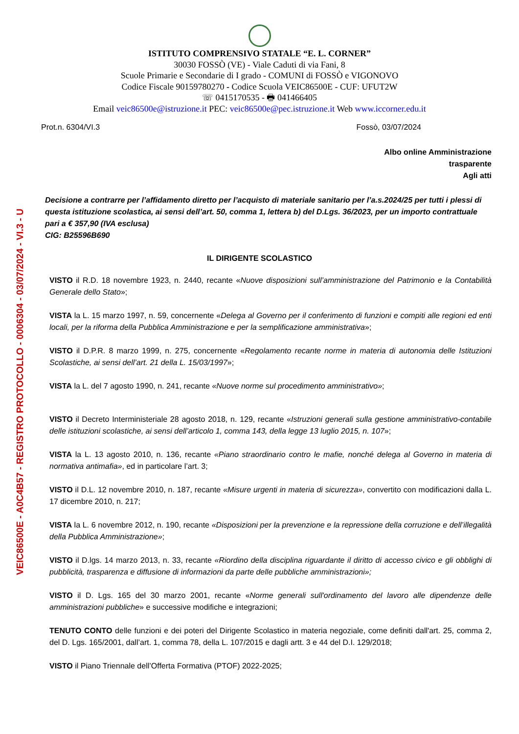VEIC86500E - A0C4B57 - REGISTRO PROTOCOLLO - 0006304 - 03/07/2024 - VI.3 - U
ISTITUTO COMPRENSIVO STATALE “E. L. CORNER”
30030 FOSSÒ (VE) - Viale Caduti di via Fani, 8
Scuole Primarie e Secondarie di I grado - COMUNI di FOSSÒ e VIGONOVO
Codice Fiscale 90159780270 - Codice Scuola VEIC86500E - CUF: UFUT2W
☏ 0415170535 - 🖶 041466405
Email veic86500e@istruzione.it PEC: veic86500e@pec.istruzione.it Web www.iccorner.edu.it
Prot.n. 6304/VI.3 Fossò, 03/07/2024
Albo online Amministrazione
trasparente
Agli atti
Decisione a contrarre per l’affidamento diretto per l’acquisto di materiale sanitario per l’a.s.2024/25 per tutti i plessi di questa istituzione scolastica, ai sensi dell’art. 50, comma 1, lettera b) del D.Lgs. 36/2023, per un importo contrattuale pari a € 357,90 (IVA esclusa)
CIG: B25596B690
IL DIRIGENTE SCOLASTICO
VISTO il R.D. 18 novembre 1923, n. 2440, recante «Nuove disposizioni sull’amministrazione del Patrimonio e la Contabilità Generale dello Stato»;
VISTA la L. 15 marzo 1997, n. 59, concernente «Delega al Governo per il conferimento di funzioni e compiti alle regioni ed enti locali, per la riforma della Pubblica Amministrazione e per la semplificazione amministrativa»;
VISTO il D.P.R. 8 marzo 1999, n. 275, concernente «Regolamento recante norme in materia di autonomia delle Istituzioni Scolastiche, ai sensi dell’art. 21 della L. 15/03/1997»;
VISTA la L. del 7 agosto 1990, n. 241, recante «Nuove norme sul procedimento amministrativo»;
VISTO il Decreto Interministeriale 28 agosto 2018, n. 129, recante «Istruzioni generali sulla gestione amministrativo-contabile delle istituzioni scolastiche, ai sensi dell’articolo 1, comma 143, della legge 13 luglio 2015, n. 107»;
VISTA la L. 13 agosto 2010, n. 136, recante «Piano straordinario contro le mafie, nonché delega al Governo in materia di normativa antimafia», ed in particolare l’art. 3;
VISTO il D.L. 12 novembre 2010, n. 187, recante «Misure urgenti in materia di sicurezza», convertito con modificazioni dalla L. 17 dicembre 2010, n. 217;
VISTA la L. 6 novembre 2012, n. 190, recante «Disposizioni per la prevenzione e la repressione della corruzione e dell’illegalità della Pubblica Amministrazione»;
VISTO il D.lgs. 14 marzo 2013, n. 33, recante «Riordino della disciplina riguardante il diritto di accesso civico e gli obblighi di pubblicità, trasparenza e diffusione di informazioni da parte delle pubbliche amministrazioni»;
VISTO il D. Lgs. 165 del 30 marzo 2001, recante «Norme generali sull'ordinamento del lavoro alle dipendenze delle amministrazioni pubbliche» e successive modifiche e integrazioni;
TENUTO CONTO delle funzioni e dei poteri del Dirigente Scolastico in materia negoziale, come definiti dall'art. 25, comma 2, del D. Lgs. 165/2001, dall’art. 1, comma 78, della L. 107/2015 e dagli artt. 3 e 44 del D.I. 129/2018;
VISTO il Piano Triennale dell’Offerta Formativa (PTOF) 2022-2025;